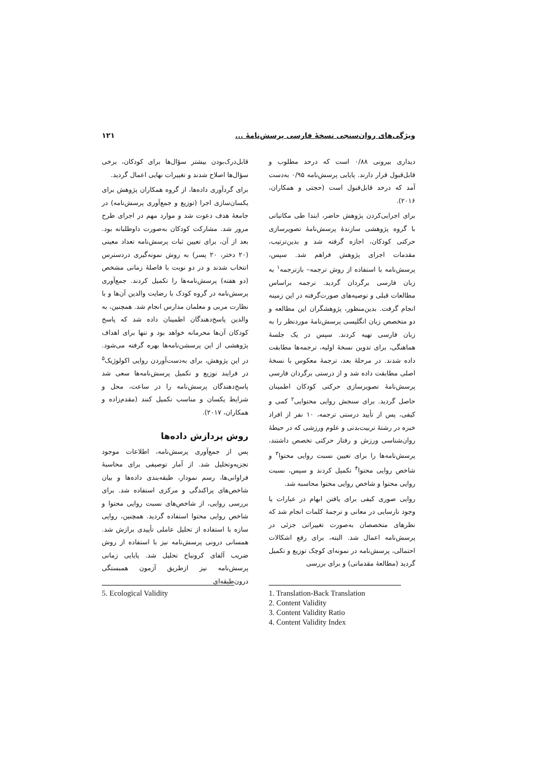ویژگی‌های روان‌سنجی نسخهٔ فارسی پرسش‌نامهٔ ... ۱۲۱
دیداری بیرونی ۰/۸۸ است که درحد مطلوب و قابل‌قبول قرار دارند. پایایی پرسش‌نامه ۰/۹۵ به‌دست آمد که درحد قابل‌قبول است (حجتی و همکاران، ۲۰۱۶).
برای اجرایی‌کردن پژوهش حاضر، ابتدا طی مکاتباتی با گروه پژوهشی سازندهٔ پرسش‌نامهٔ تصویرسازی حرکتی کودکان، اجازه گرفته شد و بدین‌ترتیب، مقدمات اجرای پژوهش فراهم شد. سپس، پرسش‌نامه با استفاده از روش ترجمه– بازترجمه<sup>۱</sup> به زبان فارسی برگردان گردید. ترجمه براساس مطالعات قبلی و توصیه‌های صورت‌گرفته در این زمینه انجام گرفت. بدین‌منظور، پژوهشگران این مطالعه و دو متخصص زبان انگلیسی پرسش‌نامهٔ موردنظر را به زبان فارسی تهیه کردند. سپس در یک جلسهٔ هماهنگی، برای تدوین نسخهٔ اولیه، ترجمه‌ها مطابقت داده شدند. در مرحلهٔ بعد، ترجمهٔ معکوس با نسخهٔ اصلی مطابقت داده شد و از درستی برگردان فارسی پرسش‌نامهٔ تصویرسازی حرکتی کودکان اطمینان حاصل گردید. برای سنجش روایی محتوایی<sup>۲</sup> کمی و کیفی، پس از تأیید درستی ترجمه، ۱۰ نفر از افراد خبره در رشتهٔ تربیت‌بدنی و علوم ورزشی که در حیطهٔ روان‌شناسی ورزش و رفتار حرکتی تخصص داشتند، پرسش‌نامه‌ها را برای تعیین نسبت روایی محتوا<sup>۳</sup> و شاخص روایی محتوا<sup>۴</sup> تکمیل کردند و سپس، نسبت روایی محتوا و شاخص روایی محتوا محاسبه شد.
روایی صوری کیفی برای یافتن ابهام در عبارات یا وجود نارسایی در معانی و ترجمهٔ کلمات انجام شد که نظرهای متخصصان به‌صورت تغییراتی جزئی در پرسش‌نامه اعمال شد. البته، برای رفع اشکالات احتمالی، پرسش‌نامه در نمونه‌ای کوچک توزیع و تکمیل گردید (مطالعهٔ مقدماتی) و برای بررسی
قابل‌درک‌بودن بیشتر سؤال‌ها برای کودکان، برخی سؤال‌ها اصلاح شدند و تغییرات نهایی اعمال گردید.
برای گردآوری داده‌ها، از گروه همکاران پژوهش برای یکسان‌سازی اجرا (توزیع و جمع‌آوری پرسش‌نامه) در جامعهٔ هدف دعوت شد و موارد مهم در اجرای طرح مرور شد. مشارکت کودکان به‌صورت داوطلبانه بود. بعد از آن، برای تعیین ثبات پرسش‌نامه تعداد معینی (۲۰ دختر، ۲۰ پسر) به روش نمونه‌گیری دردسترس انتخاب شدند و در دو نوبت با فاصلهٔ زمانی مشخص (دو هفته) پرسش‌نامه‌ها را تکمیل کردند. جمع‌آوری پرسش‌نامه در گروه کودک با رضایت والدین آن‌ها و با نظارت مربی و معلمان مدارس انجام شد. همچنین، به والدین پاسخ‌دهندگان اطمینان داده شد که پاسخ کودکان آن‌ها محرمانه خواهد بود و تنها برای اهداف پژوهشی از این پرسشن‌نامه‌ها بهره گرفته می‌شود. در این پژوهش، برای به‌دست‌آوردن روایی اکولوژیک<sup>۵</sup> در فرایند توزیع و تکمیل پرسش‌نامه‌ها سعی شد پاسخ‌دهندگان پرسش‌نامه را در ساعت، محل و شرایط یکسان و مناسب تکمیل کنند (مقدم‌زاده و همکاران، ۲۰۱۷).
روش پردازش داده‌ها
پس از جمع‌آوری پرسش‌نامه، اطلاعات موجود تجزیه‌وتحلیل شد. از آمار توصیفی برای محاسبهٔ فراوانی‌ها، رسم نمودار، طبقه‌بندی داده‌ها و بیان شاخص‌های پراکندگی و مرکزی استفاده شد. برای بررسی روایی، از شاخص‌های نسبت روایی محتوا و شاخص روایی محتوا استفاده گردید. همچنین، روایی سازه با استفاده از تحلیل عاملی تأییدی برازش شد. همسانی درونی پرسش‌نامه نیز با استفاده از روش ضریب آلفای کرونباخ تحلیل شد. پایایی زمانی پرسش‌نامه نیز ازطریق آزمون همبستگی درون‌طبقه‌ای
1. Translation-Back Translation
2. Content Validity
3. Content Validity Ratio
4. Content Validity Index
5. Ecological Validity